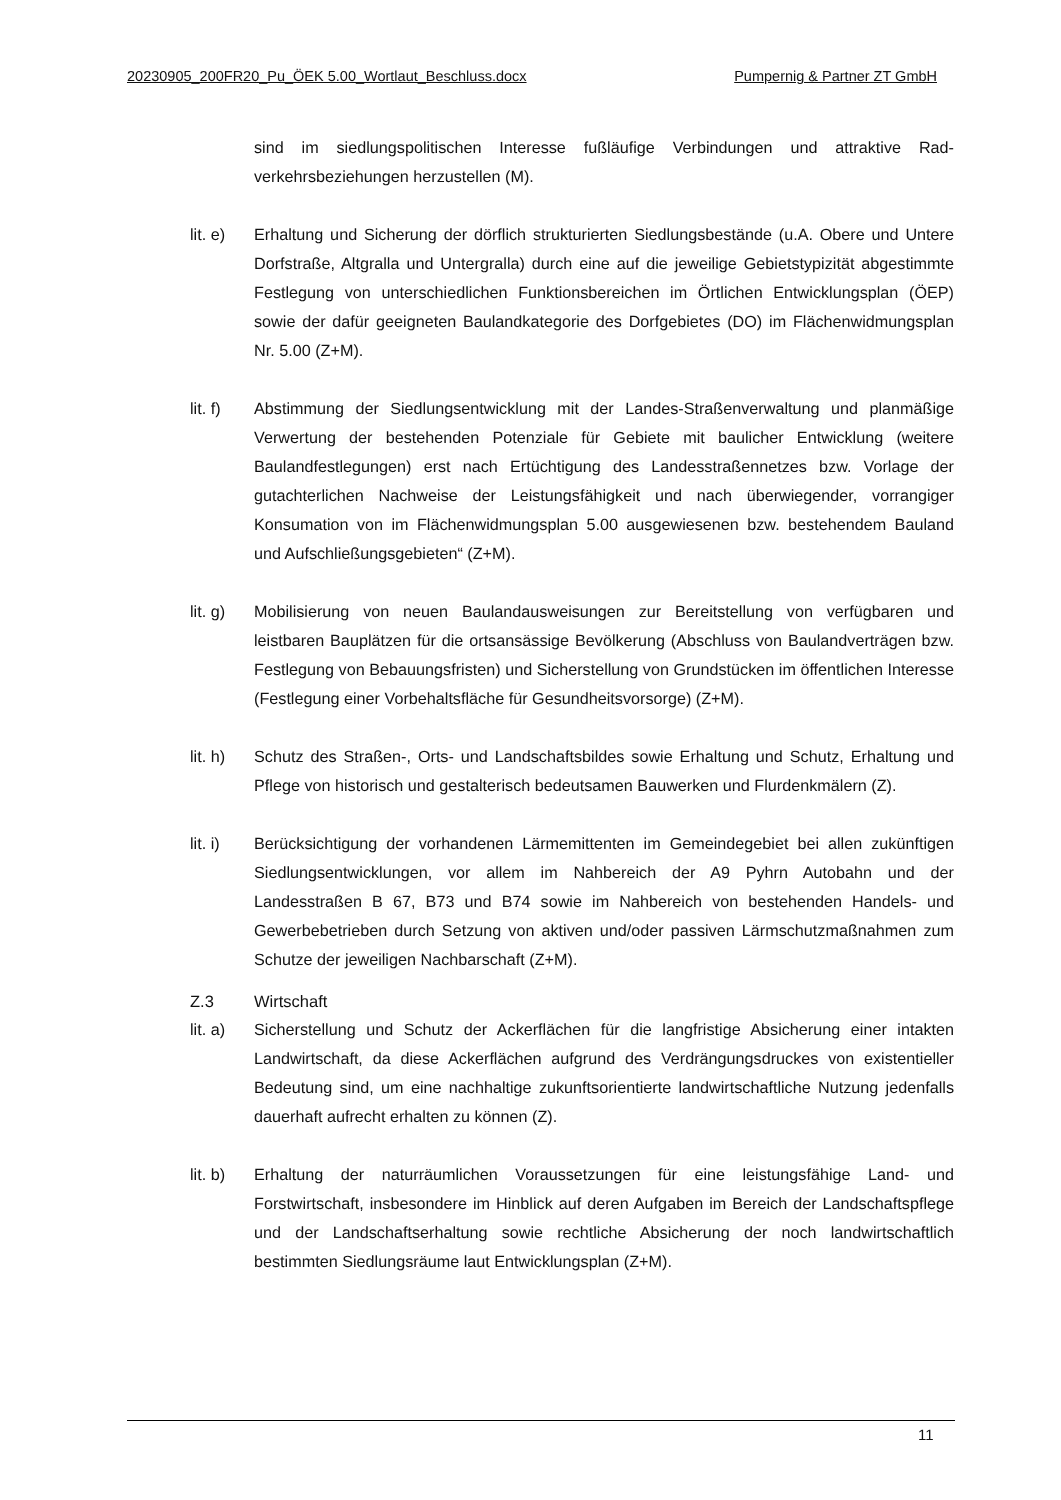20230905_200FR20_Pu_ÖEK 5.00_Wortlaut_Beschluss.docx Pumpernig & Partner ZT GmbH
sind im siedlungspolitischen Interesse fußläufige Verbindungen und attraktive Rad­verkehrsbeziehungen herzustellen (M).
lit. e)
Erhaltung und Sicherung der dörflich strukturierten Siedlungsbestände (u.A. Obere und Untere Dorfstraße, Altgralla und Untergralla) durch eine auf die jeweilige Gebiets­typizität abgestimmte Festlegung von unterschiedlichen Funktionsbereichen im Ört­lichen Entwicklungsplan (ÖEP) sowie der dafür geeigneten Baulandkategorie des Dorfgebietes (DO) im Flächenwidmungsplan Nr. 5.00 (Z+M).
lit. f)
Abstimmung der Siedlungsentwicklung mit der Landes-Straßenverwaltung und plan­mäßige Verwertung der bestehenden Potenziale für Gebiete mit baulicher Entwick­lung (weitere Baulandfestlegungen) erst nach Ertüchtigung des Landesstraßennet­zes bzw. Vorlage der gutachterlichen Nachweise der Leistungsfähigkeit und nach überwiegender, vorrangiger Konsumation von im Flächenwidmungsplan 5.00 ausge­wiesenen bzw. bestehendem Bauland und Aufschließungsgebieten“ (Z+M).
lit. g)
Mobilisierung von neuen Baulandausweisungen zur Bereitstellung von verfügbaren und leistbaren Bauplätzen für die ortsansässige Bevölkerung (Abschluss von Bau­landverträgen bzw. Festlegung von Bebauungsfristen) und Sicherstellung von Grund­stücken im öffentlichen Interesse (Festlegung einer Vorbehaltsfläche für Gesund­heitsvorsorge) (Z+M).
lit. h)
Schutz des Straßen-, Orts- und Landschaftsbildes sowie Erhaltung und Schutz, Erhal­tung und Pflege von historisch und gestalterisch bedeutsamen Bauwerken und Flur­denkmälern (Z).
lit. i)
Berücksichtigung der vorhandenen Lärmemittenten im Gemeindegebiet bei allen zu­künftigen Siedlungsentwicklungen, vor allem im Nahbereich der A9 Pyhrn Autobahn und der Landesstraßen B 67, B73 und B74 sowie im Nahbereich von bestehenden Handels- und Gewerbebetrieben durch Setzung von aktiven und/oder passiven Lärm­schutzmaßnahmen zum Schutze der jeweiligen Nachbarschaft (Z+M).
Z.3 Wirtschaft
lit. a)
Sicherstellung und Schutz der Ackerflächen für die langfristige Absicherung einer in­takten Landwirtschaft, da diese Ackerflächen aufgrund des Verdrängungsdruckes von existentieller Bedeutung sind, um eine nachhaltige zukunftsorientierte landwirt­schaftliche Nutzung jedenfalls dauerhaft aufrecht erhalten zu können (Z).
lit. b)
Erhaltung der naturräumlichen Voraussetzungen für eine leistungsfähige Land- und Forstwirtschaft, insbesondere im Hinblick auf deren Aufgaben im Bereich der Land­schaftspflege und der Landschaftserhaltung sowie rechtliche Absicherung der noch landwirtschaftlich bestimmten Siedlungsräume laut Entwicklungsplan (Z+M).
11